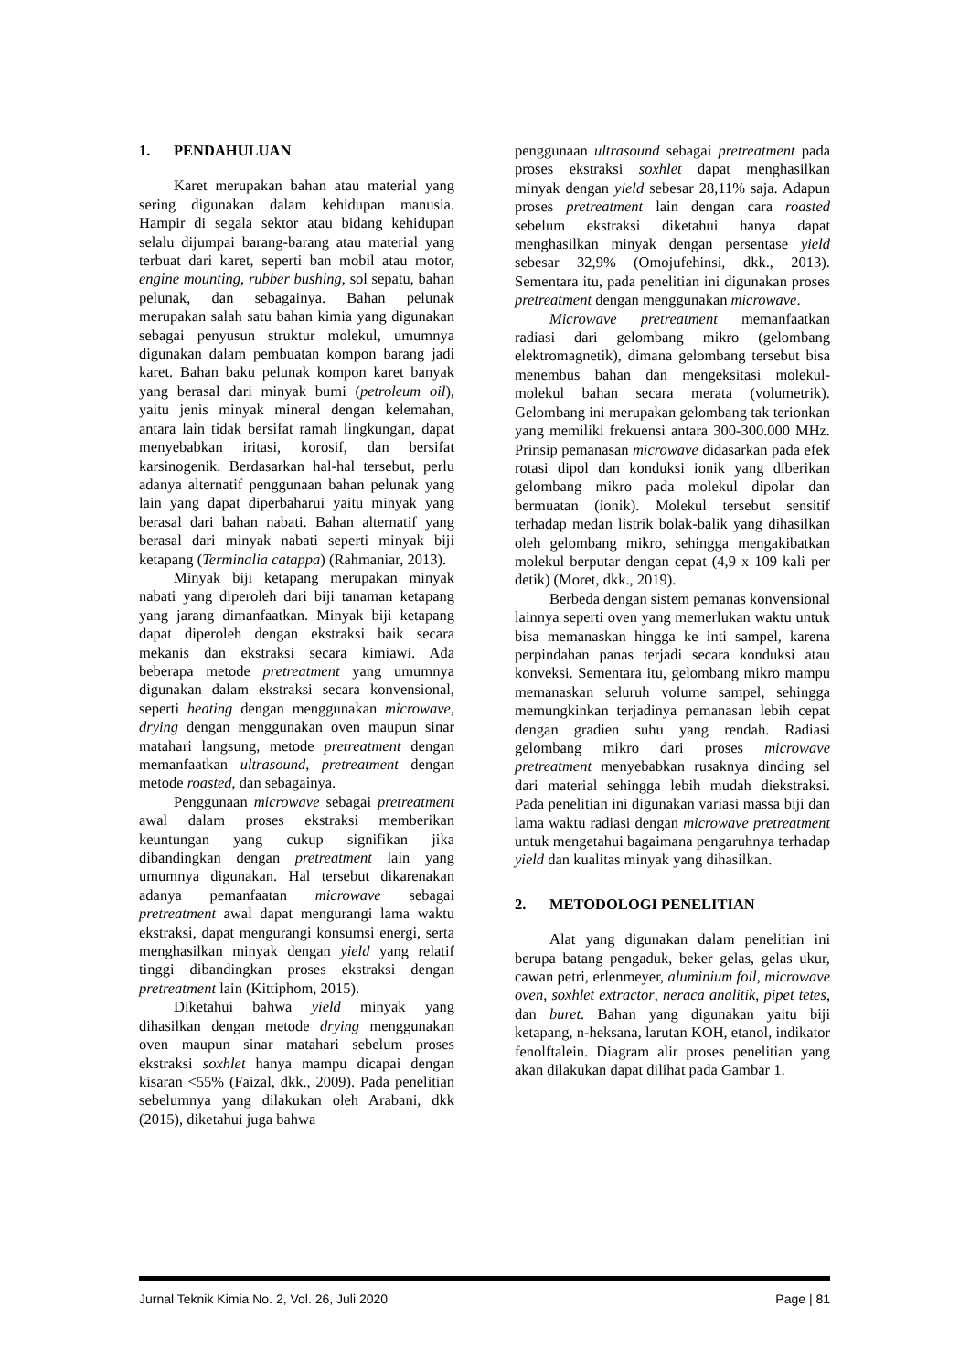1. PENDAHULUAN
Karet merupakan bahan atau material yang sering digunakan dalam kehidupan manusia. Hampir di segala sektor atau bidang kehidupan selalu dijumpai barang-barang atau material yang terbuat dari karet, seperti ban mobil atau motor, engine mounting, rubber bushing, sol sepatu, bahan pelunak, dan sebagainya. Bahan pelunak merupakan salah satu bahan kimia yang digunakan sebagai penyusun struktur molekul, umumnya digunakan dalam pembuatan kompon barang jadi karet. Bahan baku pelunak kompon karet banyak yang berasal dari minyak bumi (petroleum oil), yaitu jenis minyak mineral dengan kelemahan, antara lain tidak bersifat ramah lingkungan, dapat menyebabkan iritasi, korosif, dan bersifat karsinogenik. Berdasarkan hal-hal tersebut, perlu adanya alternatif penggunaan bahan pelunak yang lain yang dapat diperbaharui yaitu minyak yang berasal dari bahan nabati. Bahan alternatif yang berasal dari minyak nabati seperti minyak biji ketapang (Terminalia catappa) (Rahmaniar, 2013).
Minyak biji ketapang merupakan minyak nabati yang diperoleh dari biji tanaman ketapang yang jarang dimanfaatkan. Minyak biji ketapang dapat diperoleh dengan ekstraksi baik secara mekanis dan ekstraksi secara kimiawi. Ada beberapa metode pretreatment yang umumnya digunakan dalam ekstraksi secara konvensional, seperti heating dengan menggunakan microwave, drying dengan menggunakan oven maupun sinar matahari langsung, metode pretreatment dengan memanfaatkan ultrasound, pretreatment dengan metode roasted, dan sebagainya.
Penggunaan microwave sebagai pretreatment awal dalam proses ekstraksi memberikan keuntungan yang cukup signifikan jika dibandingkan dengan pretreatment lain yang umumnya digunakan. Hal tersebut dikarenakan adanya pemanfaatan microwave sebagai pretreatment awal dapat mengurangi lama waktu ekstraksi, dapat mengurangi konsumsi energi, serta menghasilkan minyak dengan yield yang relatif tinggi dibandingkan proses ekstraksi dengan pretreatment lain (Kittiphom, 2015).
Diketahui bahwa yield minyak yang dihasilkan dengan metode drying menggunakan oven maupun sinar matahari sebelum proses ekstraksi soxhlet hanya mampu dicapai dengan kisaran <55% (Faizal, dkk., 2009). Pada penelitian sebelumnya yang dilakukan oleh Arabani, dkk (2015), diketahui juga bahwa
penggunaan ultrasound sebagai pretreatment pada proses ekstraksi soxhlet dapat menghasilkan minyak dengan yield sebesar 28,11% saja. Adapun proses pretreatment lain dengan cara roasted sebelum ekstraksi diketahui hanya dapat menghasilkan minyak dengan persentase yield sebesar 32,9% (Omojufehinsi, dkk., 2013). Sementara itu, pada penelitian ini digunakan proses pretreatment dengan menggunakan microwave.
Microwave pretreatment memanfaatkan radiasi dari gelombang mikro (gelombang elektromagnetik), dimana gelombang tersebut bisa menembus bahan dan mengeksitasi molekul-molekul bahan secara merata (volumetrik). Gelombang ini merupakan gelombang tak terionkan yang memiliki frekuensi antara 300-300.000 MHz. Prinsip pemanasan microwave didasarkan pada efek rotasi dipol dan konduksi ionik yang diberikan gelombang mikro pada molekul dipolar dan bermuatan (ionik). Molekul tersebut sensitif terhadap medan listrik bolak-balik yang dihasilkan oleh gelombang mikro, sehingga mengakibatkan molekul berputar dengan cepat (4,9 x 109 kali per detik) (Moret, dkk., 2019).
Berbeda dengan sistem pemanas konvensional lainnya seperti oven yang memerlukan waktu untuk bisa memanaskan hingga ke inti sampel, karena perpindahan panas terjadi secara konduksi atau konveksi. Sementara itu, gelombang mikro mampu memanaskan seluruh volume sampel, sehingga memungkinkan terjadinya pemanasan lebih cepat dengan gradien suhu yang rendah. Radiasi gelombang mikro dari proses microwave pretreatment menyebabkan rusaknya dinding sel dari material sehingga lebih mudah diekstraksi. Pada penelitian ini digunakan variasi massa biji dan lama waktu radiasi dengan microwave pretreatment untuk mengetahui bagaimana pengaruhnya terhadap yield dan kualitas minyak yang dihasilkan.
2. METODOLOGI PENELITIAN
Alat yang digunakan dalam penelitian ini berupa batang pengaduk, beker gelas, gelas ukur, cawan petri, erlenmeyer, aluminium foil, microwave oven, soxhlet extractor, neraca analitik, pipet tetes, dan buret. Bahan yang digunakan yaitu biji ketapang, n-heksana, larutan KOH, etanol, indikator fenolftalein. Diagram alir proses penelitian yang akan dilakukan dapat dilihat pada Gambar 1.
Jurnal Teknik Kimia No. 2, Vol. 26, Juli 2020 Page | 81